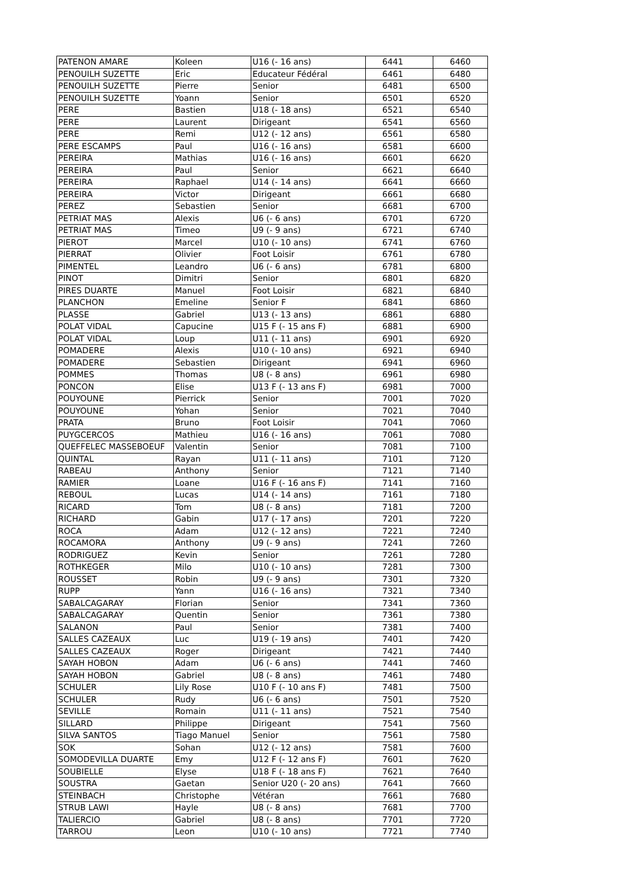| PATENON AMARE | Koleen | U16 (- 16 ans) | 6441 | 6460 |
| PENOUILH SUZETTE | Eric | Educateur Fédéral | 6461 | 6480 |
| PENOUILH SUZETTE | Pierre | Senior | 6481 | 6500 |
| PENOUILH SUZETTE | Yoann | Senior | 6501 | 6520 |
| PERE | Bastien | U18 (- 18 ans) | 6521 | 6540 |
| PERE | Laurent | Dirigeant | 6541 | 6560 |
| PERE | Remi | U12 (- 12 ans) | 6561 | 6580 |
| PERE ESCAMPS | Paul | U16 (- 16 ans) | 6581 | 6600 |
| PEREIRA | Mathias | U16 (- 16 ans) | 6601 | 6620 |
| PEREIRA | Paul | Senior | 6621 | 6640 |
| PEREIRA | Raphael | U14 (- 14 ans) | 6641 | 6660 |
| PEREIRA | Victor | Dirigeant | 6661 | 6680 |
| PEREZ | Sebastien | Senior | 6681 | 6700 |
| PETRIAT MAS | Alexis | U6 (- 6 ans) | 6701 | 6720 |
| PETRIAT MAS | Timeo | U9 (- 9 ans) | 6721 | 6740 |
| PIEROT | Marcel | U10 (- 10 ans) | 6741 | 6760 |
| PIERRAT | Olivier | Foot Loisir | 6761 | 6780 |
| PIMENTEL | Leandro | U6 (- 6 ans) | 6781 | 6800 |
| PINOT | Dimitri | Senior | 6801 | 6820 |
| PIRES DUARTE | Manuel | Foot Loisir | 6821 | 6840 |
| PLANCHON | Emeline | Senior F | 6841 | 6860 |
| PLASSE | Gabriel | U13 (- 13 ans) | 6861 | 6880 |
| POLAT VIDAL | Capucine | U15 F (- 15 ans F) | 6881 | 6900 |
| POLAT VIDAL | Loup | U11 (- 11 ans) | 6901 | 6920 |
| POMADERE | Alexis | U10 (- 10 ans) | 6921 | 6940 |
| POMADERE | Sebastien | Dirigeant | 6941 | 6960 |
| POMMES | Thomas | U8 (- 8 ans) | 6961 | 6980 |
| PONCON | Elise | U13 F (- 13 ans F) | 6981 | 7000 |
| POUYOUNE | Pierrick | Senior | 7001 | 7020 |
| POUYOUNE | Yohan | Senior | 7021 | 7040 |
| PRATA | Bruno | Foot Loisir | 7041 | 7060 |
| PUYGCERCOS | Mathieu | U16 (- 16 ans) | 7061 | 7080 |
| QUEFFELEC MASSEBOEUF | Valentin | Senior | 7081 | 7100 |
| QUINTAL | Rayan | U11 (- 11 ans) | 7101 | 7120 |
| RABEAU | Anthony | Senior | 7121 | 7140 |
| RAMIER | Loane | U16 F (- 16 ans F) | 7141 | 7160 |
| REBOUL | Lucas | U14 (- 14 ans) | 7161 | 7180 |
| RICARD | Tom | U8 (- 8 ans) | 7181 | 7200 |
| RICHARD | Gabin | U17 (- 17 ans) | 7201 | 7220 |
| ROCA | Adam | U12 (- 12 ans) | 7221 | 7240 |
| ROCAMORA | Anthony | U9 (- 9 ans) | 7241 | 7260 |
| RODRIGUEZ | Kevin | Senior | 7261 | 7280 |
| ROTHKEGER | Milo | U10 (- 10 ans) | 7281 | 7300 |
| ROUSSET | Robin | U9 (- 9 ans) | 7301 | 7320 |
| RUPP | Yann | U16 (- 16 ans) | 7321 | 7340 |
| SABALCAGARAY | Florian | Senior | 7341 | 7360 |
| SABALCAGARAY | Quentin | Senior | 7361 | 7380 |
| SALANON | Paul | Senior | 7381 | 7400 |
| SALLES CAZEAUX | Luc | U19 (- 19 ans) | 7401 | 7420 |
| SALLES CAZEAUX | Roger | Dirigeant | 7421 | 7440 |
| SAYAH HOBON | Adam | U6 (- 6 ans) | 7441 | 7460 |
| SAYAH HOBON | Gabriel | U8 (- 8 ans) | 7461 | 7480 |
| SCHULER | Lily Rose | U10 F (- 10 ans F) | 7481 | 7500 |
| SCHULER | Rudy | U6 (- 6 ans) | 7501 | 7520 |
| SEVILLE | Romain | U11 (- 11 ans) | 7521 | 7540 |
| SILLARD | Philippe | Dirigeant | 7541 | 7560 |
| SILVA SANTOS | Tiago Manuel | Senior | 7561 | 7580 |
| SOK | Sohan | U12 (- 12 ans) | 7581 | 7600 |
| SOMODEVILLA DUARTE | Emy | U12 F (- 12 ans F) | 7601 | 7620 |
| SOUBIELLE | Elyse | U18 F (- 18 ans F) | 7621 | 7640 |
| SOUSTRA | Gaetan | Senior U20 (- 20 ans) | 7641 | 7660 |
| STEINBACH | Christophe | Vétéran | 7661 | 7680 |
| STRUB LAWI | Hayle | U8 (- 8 ans) | 7681 | 7700 |
| TALIERCIO | Gabriel | U8 (- 8 ans) | 7701 | 7720 |
| TARROU | Leon | U10 (- 10 ans) | 7721 | 7740 |